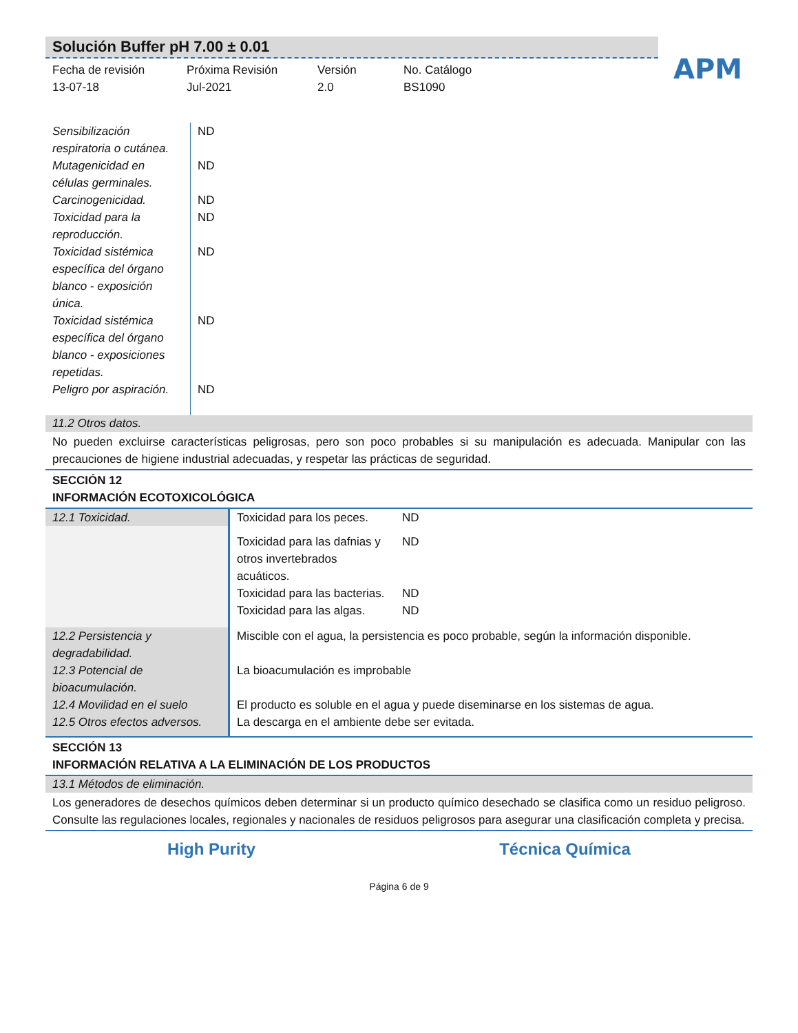Solución Buffer pH 7.00 ± 0.01
APM
Fecha de revisión
13-07-18
Próxima Revisión
Jul-2021
Versión
2.0
No. Catálogo
BS1090
| Sensibilización respiratoria o cutánea. | ND |
| Mutagenicidad en células germinales. | ND |
| Carcinogenicidad. | ND |
| Toxicidad para la reproducción. | ND |
| Toxicidad sistémica específica del órgano blanco - exposición única. | ND |
| Toxicidad sistémica específica del órgano blanco - exposiciones repetidas. | ND |
| Peligro por aspiración. | ND |
11.2 Otros datos.
No pueden excluirse características peligrosas, pero son poco probables si su manipulación es adecuada. Manipular con las precauciones de higiene industrial adecuadas, y respetar las prácticas de seguridad.
SECCIÓN 12
INFORMACIÓN ECOTOXICOLÓGICA
| 12.1 Toxicidad. | Toxicidad para los peces. | ND |
| | Toxicidad para las dafnias y otros invertebrados acuáticos. | ND |
| | Toxicidad para las bacterias. | ND |
| | Toxicidad para las algas. | ND |
| 12.2 Persistencia y degradabilidad. | Miscible con el agua, la persistencia es poco probable, según la información disponible. | |
| 12.3 Potencial de bioacumulación. | La bioacumulación es improbable | |
| 12.4 Movilidad en el suelo | El producto es soluble en el agua y puede diseminarse en los sistemas de agua. | |
| 12.5 Otros efectos adversos. | La descarga en el ambiente debe ser evitada. | |
SECCIÓN 13
INFORMACIÓN RELATIVA A LA ELIMINACIÓN DE LOS PRODUCTOS
13.1 Métodos de eliminación.
Los generadores de desechos químicos deben determinar si un producto químico desechado se clasifica como un residuo peligroso. Consulte las regulaciones locales, regionales y nacionales de residuos peligrosos para asegurar una clasificación completa y precisa.
High Purity Técnica Química
Página 6 de 9